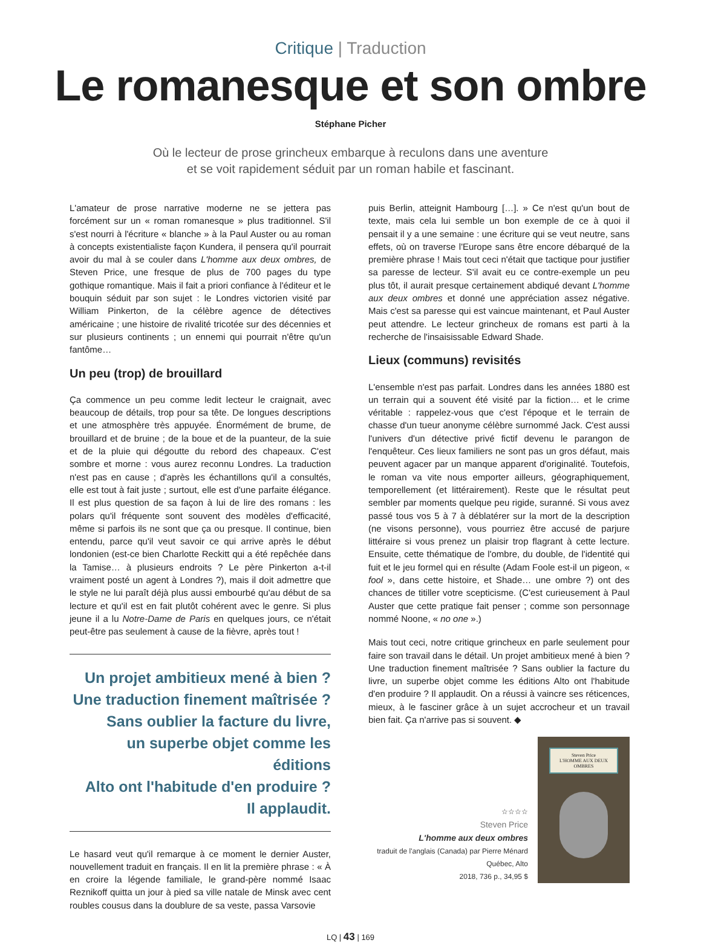Critique | Traduction
Le romanesque et son ombre
Stéphane Picher
Où le lecteur de prose grincheux embarque à reculons dans une aventure
et se voit rapidement séduit par un roman habile et fascinant.
L'amateur de prose narrative moderne ne se jettera pas forcément sur un « roman romanesque » plus traditionnel. S'il s'est nourri à l'écriture « blanche » à la Paul Auster ou au roman à concepts existentialiste façon Kundera, il pensera qu'il pourrait avoir du mal à se couler dans L'homme aux deux ombres, de Steven Price, une fresque de plus de 700 pages du type gothique romantique. Mais il fait a priori confiance à l'éditeur et le bouquin séduit par son sujet : le Londres victorien visité par William Pinkerton, de la célèbre agence de détectives américaine ; une histoire de rivalité tricotée sur des décennies et sur plusieurs continents ; un ennemi qui pourrait n'être qu'un fantôme…
Un peu (trop) de brouillard
Ça commence un peu comme ledit lecteur le craignait, avec beaucoup de détails, trop pour sa tête. De longues descriptions et une atmosphère très appuyée. Énormément de brume, de brouillard et de bruine ; de la boue et de la puanteur, de la suie et de la pluie qui dégoutte du rebord des chapeaux. C'est sombre et morne : vous aurez reconnu Londres. La traduction n'est pas en cause ; d'après les échantillons qu'il a consultés, elle est tout à fait juste ; surtout, elle est d'une parfaite élégance. Il est plus question de sa façon à lui de lire des romans : les polars qu'il fréquente sont souvent des modèles d'efficacité, même si parfois ils ne sont que ça ou presque. Il continue, bien entendu, parce qu'il veut savoir ce qui arrive après le début londonien (est-ce bien Charlotte Reckitt qui a été repêchée dans la Tamise… à plusieurs endroits ? Le père Pinkerton a-t-il vraiment posté un agent à Londres ?), mais il doit admettre que le style ne lui paraît déjà plus aussi embourbé qu'au début de sa lecture et qu'il est en fait plutôt cohérent avec le genre. Si plus jeune il a lu Notre-Dame de Paris en quelques jours, ce n'était peut-être pas seulement à cause de la fièvre, après tout !
Un projet ambitieux mené à bien ?
Une traduction finement maîtrisée ?
Sans oublier la facture du livre,
un superbe objet comme les éditions
Alto ont l'habitude d'en produire ?
Il applaudit.
Le hasard veut qu'il remarque à ce moment le dernier Auster, nouvellement traduit en français. Il en lit la première phrase : « À en croire la légende familiale, le grand-père nommé Isaac Reznikoff quitta un jour à pied sa ville natale de Minsk avec cent roubles cousus dans la doublure de sa veste, passa Varsovie
puis Berlin, atteignit Hambourg […]. » Ce n'est qu'un bout de texte, mais cela lui semble un bon exemple de ce à quoi il pensait il y a une semaine : une écriture qui se veut neutre, sans effets, où on traverse l'Europe sans être encore débarqué de la première phrase ! Mais tout ceci n'était que tactique pour justifier sa paresse de lecteur. S'il avait eu ce contre-exemple un peu plus tôt, il aurait presque certainement abdiqué devant L'homme aux deux ombres et donné une appréciation assez négative. Mais c'est sa paresse qui est vaincue maintenant, et Paul Auster peut attendre. Le lecteur grincheux de romans est parti à la recherche de l'insaisissable Edward Shade.
Lieux (communs) revisités
L'ensemble n'est pas parfait. Londres dans les années 1880 est un terrain qui a souvent été visité par la fiction… et le crime véritable : rappelez-vous que c'est l'époque et le terrain de chasse d'un tueur anonyme célèbre surnommé Jack. C'est aussi l'univers d'un détective privé fictif devenu le parangon de l'enquêteur. Ces lieux familiers ne sont pas un gros défaut, mais peuvent agacer par un manque apparent d'originalité. Toutefois, le roman va vite nous emporter ailleurs, géographiquement, temporellement (et littérairement). Reste que le résultat peut sembler par moments quelque peu rigide, suranné. Si vous avez passé tous vos 5 à 7 à déblatérer sur la mort de la description (ne visons personne), vous pourriez être accusé de parjure littéraire si vous prenez un plaisir trop flagrant à cette lecture. Ensuite, cette thématique de l'ombre, du double, de l'identité qui fuit et le jeu formel qui en résulte (Adam Foole est-il un pigeon, « fool », dans cette histoire, et Shade… une ombre ?) ont des chances de titiller votre scepticisme. (C'est curieusement à Paul Auster que cette pratique fait penser ; comme son personnage nommé Noone, « no one ».)
Mais tout ceci, notre critique grincheux en parle seulement pour faire son travail dans le détail. Un projet ambitieux mené à bien ? Une traduction finement maîtrisée ? Sans oublier la facture du livre, un superbe objet comme les éditions Alto ont l'habitude d'en produire ? Il applaudit. On a réussi à vaincre ses réticences, mieux, à le fasciner grâce à un sujet accrocheur et un travail bien fait. Ça n'arrive pas si souvent. ◆
☆☆☆☆
Steven Price
L'homme aux deux ombres
traduit de l'anglais (Canada) par Pierre Ménard
Québec, Alto
2018, 736 p., 34,95 $
Steven Price
L'HOMME AUX DEUX OMBRES
LQ | 43 | 169